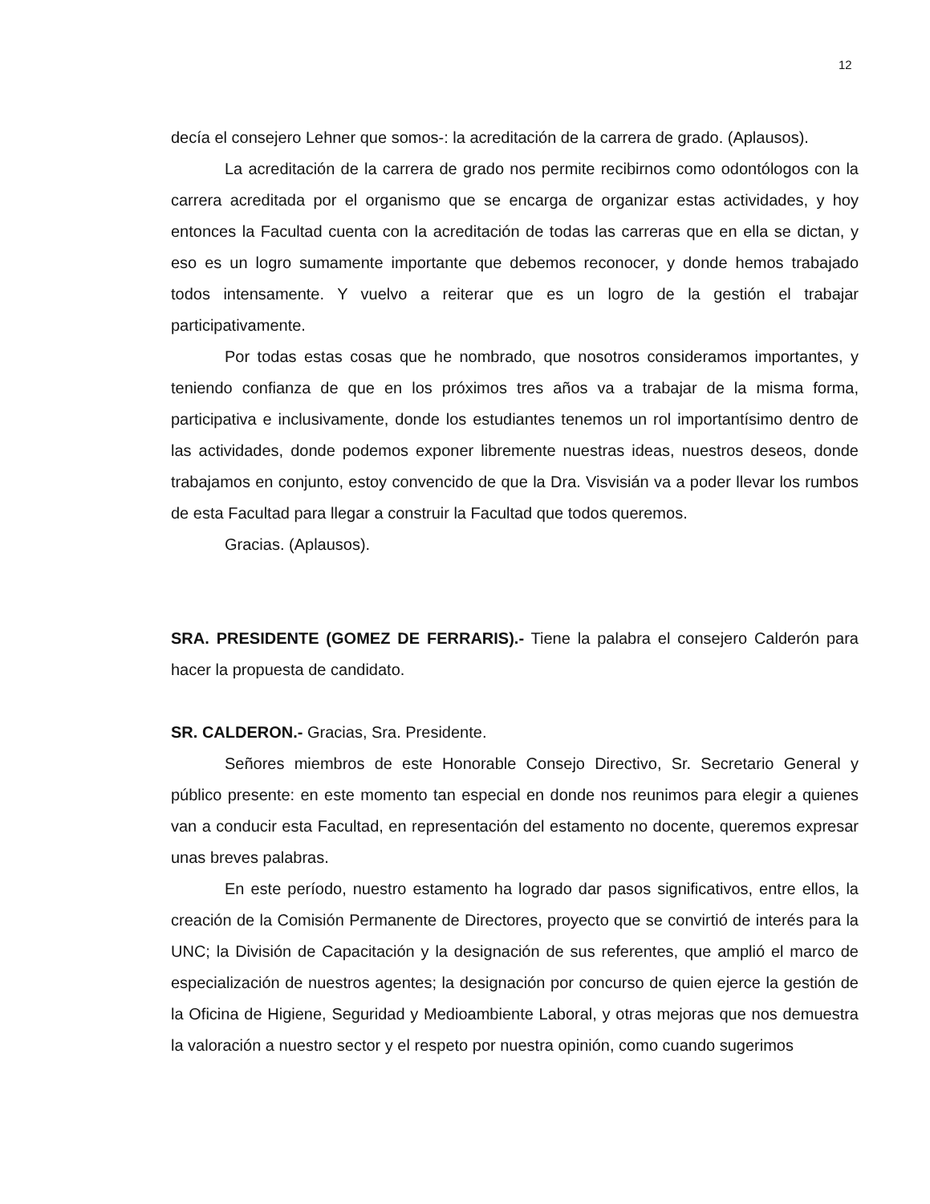12
decía el consejero Lehner que somos-: la acreditación de la carrera de grado. (Aplausos).
La acreditación de la carrera de grado nos permite recibirnos como odontólogos con la carrera acreditada por el organismo que se encarga de organizar estas actividades, y hoy entonces la Facultad cuenta con la acreditación de todas las carreras que en ella se dictan, y eso es un logro sumamente importante que debemos reconocer, y donde hemos trabajado todos intensamente. Y vuelvo a reiterar que es un logro de la gestión el trabajar participativamente.
Por todas estas cosas que he nombrado, que nosotros consideramos importantes, y teniendo confianza de que en los próximos tres años va a trabajar de la misma forma, participativa e inclusivamente, donde los estudiantes tenemos un rol importantísimo dentro de las actividades, donde podemos exponer libremente nuestras ideas, nuestros deseos, donde trabajamos en conjunto, estoy convencido de que la Dra. Visvisián va a poder llevar los rumbos de esta Facultad para llegar a construir la Facultad que todos queremos.
Gracias. (Aplausos).
SRA. PRESIDENTE (GOMEZ DE FERRARIS).- Tiene la palabra el consejero Calderón para hacer la propuesta de candidato.
SR. CALDERON.- Gracias, Sra. Presidente.
Señores miembros de este Honorable Consejo Directivo, Sr. Secretario General y público presente: en este momento tan especial en donde nos reunimos para elegir a quienes van a conducir esta Facultad, en representación del estamento no docente, queremos expresar unas breves palabras.
En este período, nuestro estamento ha logrado dar pasos significativos, entre ellos, la creación de la Comisión Permanente de Directores, proyecto que se convirtió de interés para la UNC; la División de Capacitación y la designación de sus referentes, que amplió el marco de especialización de nuestros agentes; la designación por concurso de quien ejerce la gestión de la Oficina de Higiene, Seguridad y Medioambiente Laboral, y otras mejoras que nos demuestra la valoración a nuestro sector y el respeto por nuestra opinión, como cuando sugerimos